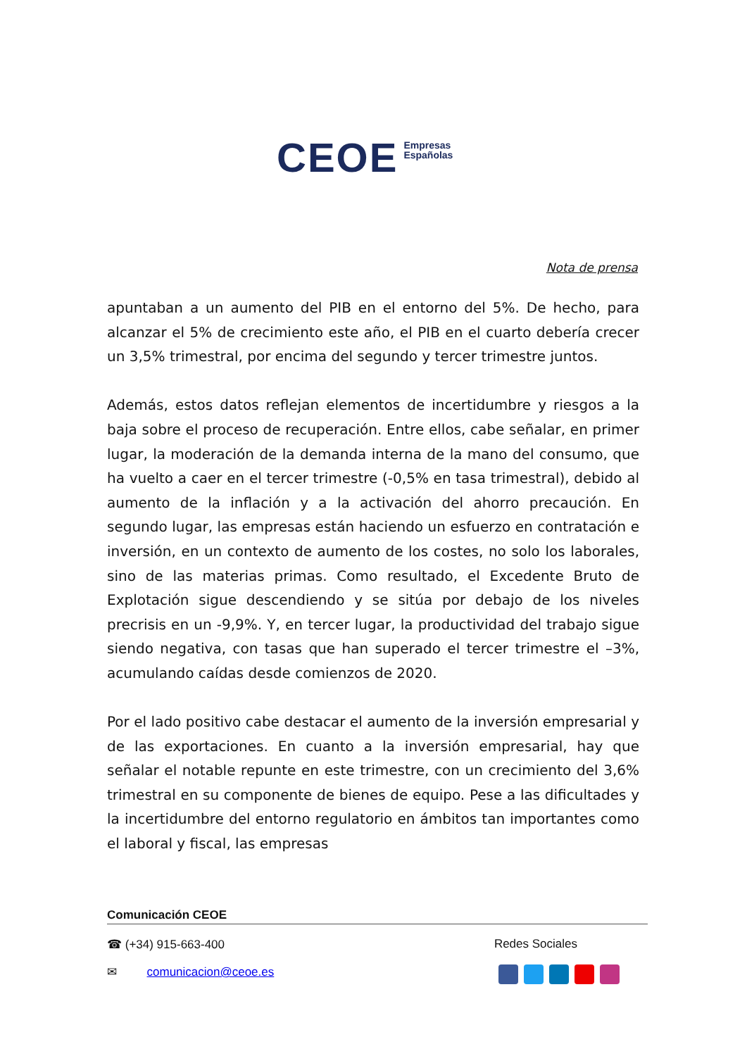CEOE Empresas
Españolas
Nota de prensa
apuntaban a un aumento del PIB en el entorno del 5%. De hecho, para alcanzar el 5% de crecimiento este año, el PIB en el cuarto debería crecer un 3,5% trimestral, por encima del segundo y tercer trimestre juntos.
Además, estos datos reflejan elementos de incertidumbre y riesgos a la baja sobre el proceso de recuperación. Entre ellos, cabe señalar, en primer lugar, la moderación de la demanda interna de la mano del consumo, que ha vuelto a caer en el tercer trimestre (-0,5% en tasa trimestral), debido al aumento de la inflación y a la activación del ahorro precaución. En segundo lugar, las empresas están haciendo un esfuerzo en contratación e inversión, en un contexto de aumento de los costes, no solo los laborales, sino de las materias primas. Como resultado, el Excedente Bruto de Explotación sigue descendiendo y se sitúa por debajo de los niveles precrisis en un -9,9%. Y, en tercer lugar, la productividad del trabajo sigue siendo negativa, con tasas que han superado el tercer trimestre el –3%, acumulando caídas desde comienzos de 2020.
Por el lado positivo cabe destacar el aumento de la inversión empresarial y de las exportaciones. En cuanto a la inversión empresarial, hay que señalar el notable repunte en este trimestre, con un crecimiento del 3,6% trimestral en su componente de bienes de equipo. Pese a las dificultades y la incertidumbre del entorno regulatorio en ámbitos tan importantes como el laboral y fiscal, las empresas
Comunicación CEOE
☎ (+34) 915-663-400 Redes Sociales
✉ comunicacion@ceoe.es